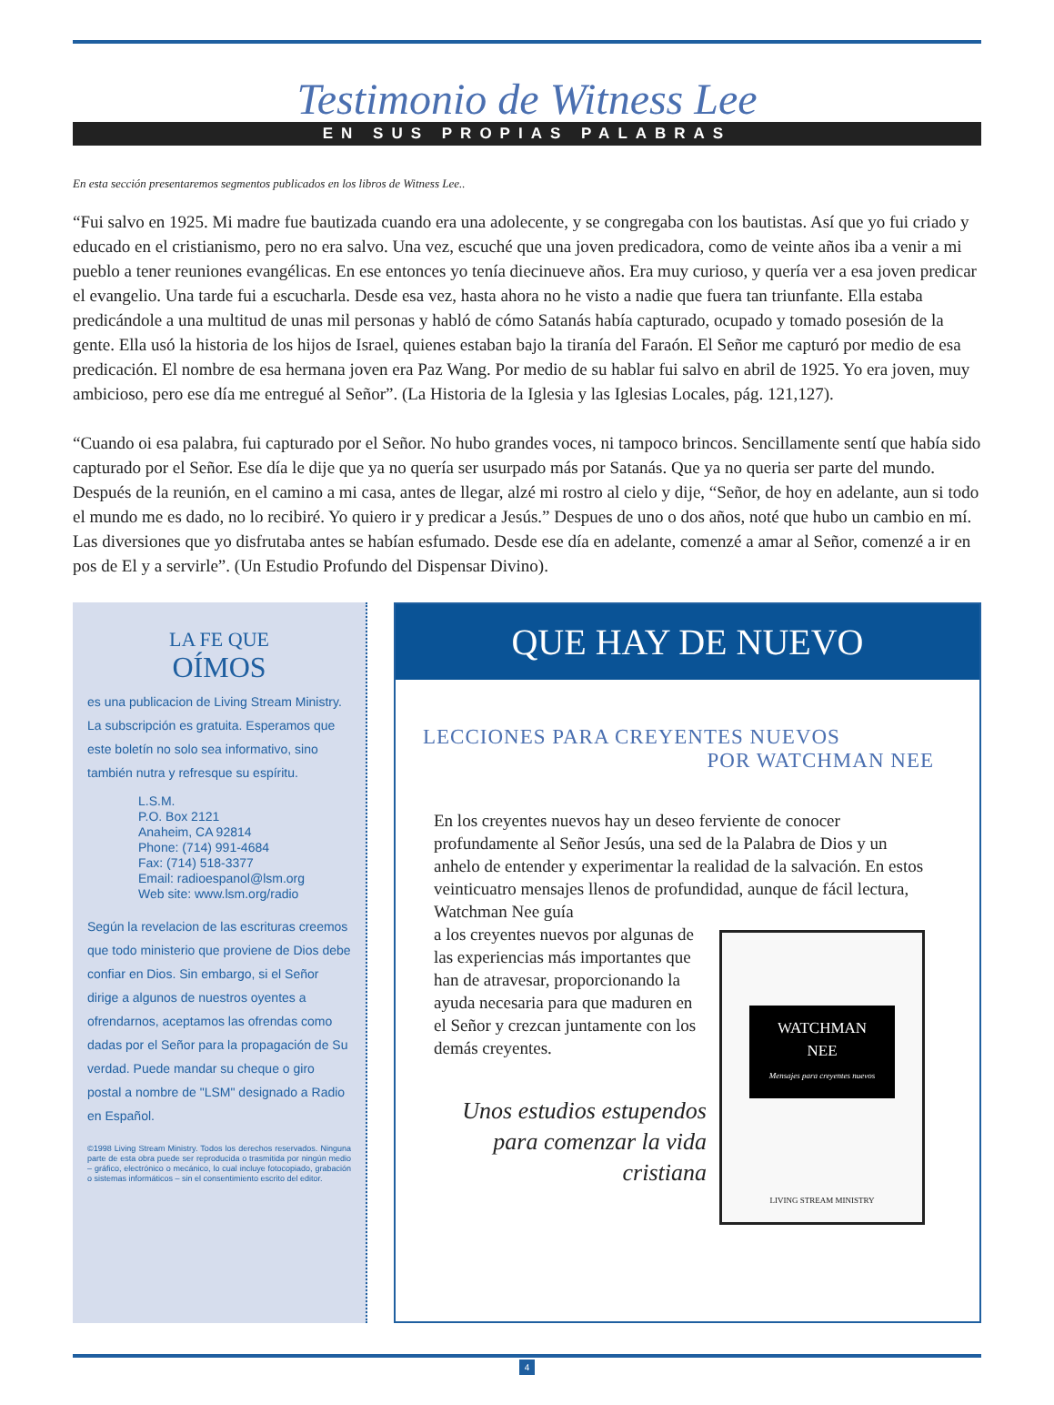Testimonio de Witness Lee
EN SUS PROPIAS PALABRAS
En esta sección presentaremos segmentos publicados en los libros de Witness Lee..
“Fui salvo en 1925. Mi madre fue bautizada cuando era una adolecente, y se congregaba con los bautistas. Así que yo fui criado y educado en el cristianismo, pero no era salvo. Una vez, escuché que una joven predicadora, como de veinte años iba a venir a mi pueblo a tener reuniones evangélicas. En ese entonces yo tenía diecinueve años. Era muy curioso, y quería ver a esa joven predicar el evangelio. Una tarde fui a escucharla. Desde esa vez, hasta ahora no he visto a nadie que fuera tan triunfante. Ella estaba predicándole a una multitud de unas mil personas y habló de cómo Satanás había capturado, ocupado y tomado posesión de la gente. Ella usó la historia de los hijos de Israel, quienes estaban bajo la tiranía del Faraón. El Señor me capturó por medio de esa predicación. El nombre de esa hermana joven era Paz Wang. Por medio de su hablar fui salvo en abril de 1925. Yo era joven, muy ambicioso, pero ese día me entregué al Señor”. (La Historia de la Iglesia y las Iglesias Locales, pág. 121,127).
“Cuando oi esa palabra, fui capturado por el Señor. No hubo grandes voces, ni tampoco brincos. Sencillamente sentí que había sido capturado por el Señor. Ese día le dije que ya no quería ser usurpado más por Satanás. Que ya no queria ser parte del mundo. Después de la reunión, en el camino a mi casa, antes de llegar, alzé mi rostro al cielo y dije, “Señor, de hoy en adelante, aun si todo el mundo me es dado, no lo recibiré. Yo quiero ir y predicar a Jesús.” Despues de uno o dos años, noté que hubo un cambio en mí. Las diversiones que yo disfrutaba antes se habían esfumado. Desde ese día en adelante, comenzé a amar al Señor, comenzé a ir en pos de El y a servirle”. (Un Estudio Profundo del Dispensar Divino).
LA FE QUE
OÍMOS
es una publicacion de Living Stream Ministry. La subscripción es gratuita. Esperamos que este boletín no solo sea informativo, sino también nutra y refresque su espíritu.
L.S.M.
P.O. Box 2121
Anaheim, CA 92814
Phone: (714) 991-4684
Fax: (714) 518-3377
Email: radioespanol@lsm.org
Web site: www.lsm.org/radio
Según la revelacion de las escrituras creemos que todo ministerio que proviene de Dios debe confiar en Dios. Sin embargo, si el Señor dirige a algunos de nuestros oyentes a ofrendarnos, aceptamos las ofrendas como dadas por el Señor para la propagación de Su verdad. Puede mandar su cheque o giro postal a nombre de "LSM" designado a Radio en Español.
©1998 Living Stream Ministry. Todos los derechos reservados. Ninguna parte de esta obra puede ser reproducida o trasmitida por ningún medio – gráfico, electrónico o mecánico, lo cual incluye fotocopiado, grabación o sistemas informáticos – sin el consentimiento escrito del editor.
QUE HAY DE NUEVO
LECCIONES PARA CREYENTES NUEVOS
POR WATCHMAN NEE
En los creyentes nuevos hay un deseo ferviente de conocer profundamente al Señor Jesús, una sed de la Palabra de Dios y un anhelo de entender y experimentar la realidad de la salvación. En estos veinticuatro mensajes llenos de profundidad, aunque de fácil lectura, Watchman Nee guía
a los creyentes nuevos por algunas de las experiencias más importantes que han de atravesar, proporcionando la ayuda necesaria para que maduren en el Señor y crezcan juntamente con los demás creyentes.
Unos estudios estupendos para comenzar la vida cristiana
WATCHMAN
NEE
Mensajes para creyentes nuevos
LIVING STREAM MINISTRY
4